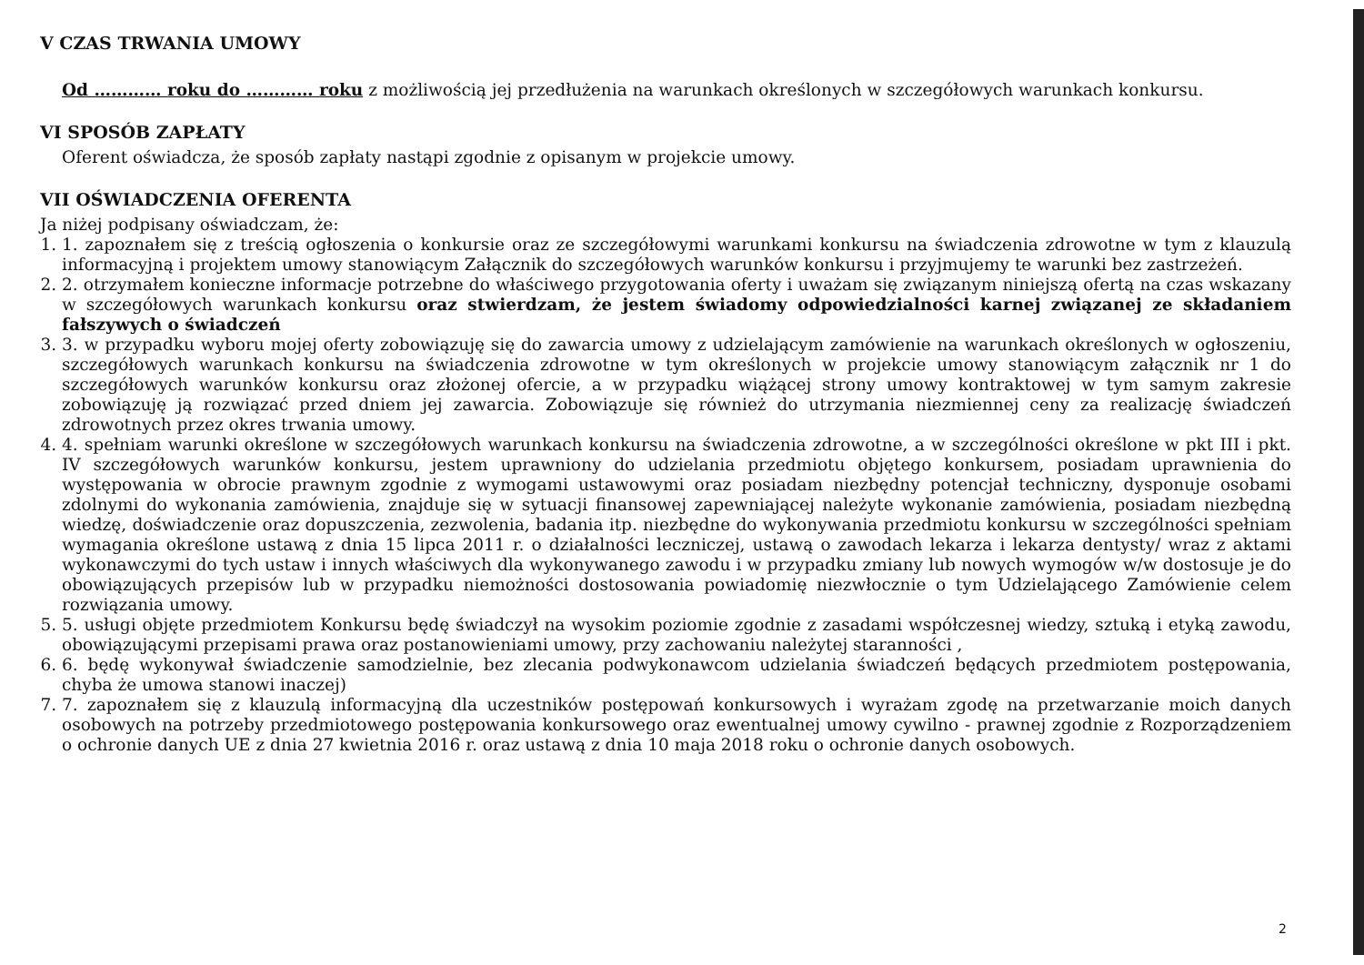V CZAS TRWANIA UMOWY
Od ………… roku do ………… roku z możliwością jej przedłużenia na warunkach określonych w szczegółowych warunkach konkursu.
VI SPOSÓB ZAPŁATY
Oferent oświadcza, że sposób zapłaty nastąpi zgodnie z opisanym w projekcie umowy.
VII OŚWIADCZENIA OFERENTA
Ja niżej podpisany oświadczam, że:
1. 1. zapoznałem się z treścią ogłoszenia o konkursie oraz ze szczegółowymi warunkami konkursu na świadczenia zdrowotne w tym z klauzulą informacyjną i projektem umowy stanowiącym Załącznik do szczegółowych warunków konkursu i przyjmujemy te warunki bez zastrzeżeń.
2. 2. otrzymałem konieczne informacje potrzebne do właściwego przygotowania oferty i uważam się związanym niniejszą ofertą na czas wskazany w szczegółowych warunkach konkursu oraz stwierdzam, że jestem świadomy odpowiedzialności karnej związanej ze składaniem fałszywych o świadczeń
3. 3. w przypadku wyboru mojej oferty zobowiązuję się do zawarcia umowy z udzielającym zamówienie na warunkach określonych w ogłoszeniu, szczegółowych warunkach konkursu na świadczenia zdrowotne w tym określonych w projekcie umowy stanowiącym załącznik nr 1 do szczegółowych warunków konkursu oraz złożonej ofercie, a w przypadku wiążącej strony umowy kontraktowej w tym samym zakresie zobowiązuję ją rozwiązać przed dniem jej zawarcia. Zobowiązuje się również do utrzymania niezmiennej ceny za realizację świadczeń zdrowotnych przez okres trwania umowy.
4. 4. spełniam warunki określone w szczegółowych warunkach konkursu na świadczenia zdrowotne, a w szczególności określone w pkt III i pkt. IV szczegółowych warunków konkursu, jestem uprawniony do udzielania przedmiotu objętego konkursem, posiadam uprawnienia do występowania w obrocie prawnym zgodnie z wymogami ustawowymi oraz posiadam niezbędny potencjał techniczny, dysponuje osobami zdolnymi do wykonania zamówienia, znajduje się w sytuacji finansowej zapewniającej należyte wykonanie zamówienia, posiadam niezbędną wiedzę, doświadczenie oraz dopuszczenia, zezwolenia, badania itp. niezbędne do wykonywania przedmiotu konkursu w szczególności spełniam wymagania określone ustawą z dnia 15 lipca 2011 r. o działalności leczniczej, ustawą o zawodach lekarza i lekarza dentysty/ wraz z aktami wykonawczymi do tych ustaw i innych właściwych dla wykonywanego zawodu i w przypadku zmiany lub nowych wymogów w/w dostosuje je do obowiązujących przepisów lub w przypadku niemożności dostosowania powiadomię niezwłocznie o tym Udzielającego Zamówienie celem rozwiązania umowy.
5. 5. usługi objęte przedmiotem Konkursu będę świadczył na wysokim poziomie zgodnie z zasadami współczesnej wiedzy, sztuką i etyką zawodu, obowiązującymi przepisami prawa oraz postanowieniami umowy, przy zachowaniu należytej staranności ,
6. 6. będę wykonywał świadczenie samodzielnie, bez zlecania podwykonawcom udzielania świadczeń będących przedmiotem postępowania, chyba że umowa stanowi inaczej)
7. 7. zapoznałem się z klauzulą informacyjną dla uczestników postępowań konkursowych i wyrażam zgodę na przetwarzanie moich danych osobowych na potrzeby przedmiotowego postępowania konkursowego oraz ewentualnej umowy cywilno - prawnej zgodnie z Rozporządzeniem o ochronie danych UE z dnia 27 kwietnia 2016 r. oraz ustawą z dnia 10 maja 2018 roku o ochronie danych osobowych.
2